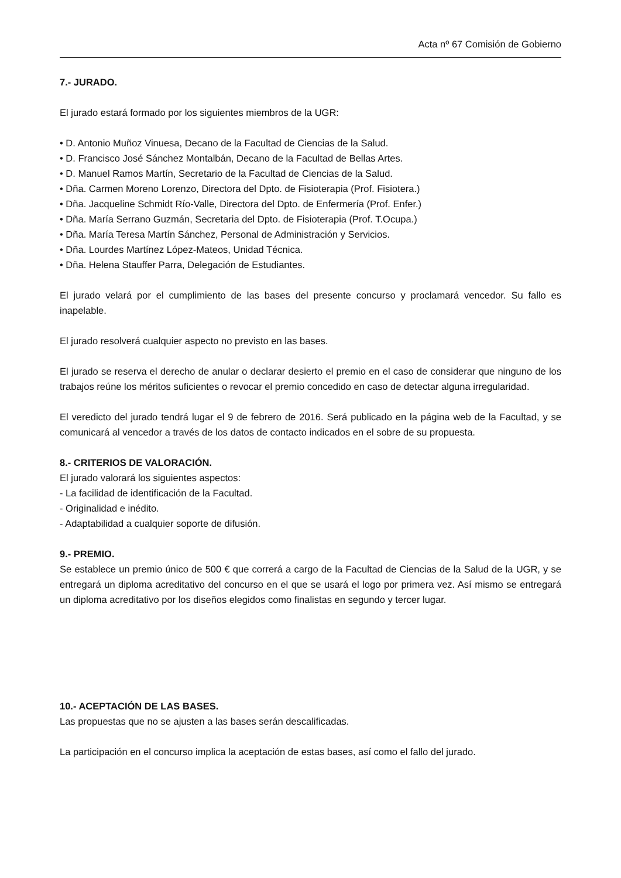Acta nº 67 Comisión de Gobierno
7.- JURADO.
El jurado estará formado por los siguientes miembros de la UGR:
• D. Antonio Muñoz Vinuesa, Decano de la Facultad de Ciencias de la Salud.
• D. Francisco José Sánchez Montalbán, Decano de la Facultad de Bellas Artes.
• D. Manuel Ramos Martín, Secretario de la Facultad de Ciencias de la Salud.
• Dña. Carmen Moreno Lorenzo, Directora del Dpto. de Fisioterapia (Prof. Fisiotera.)
• Dña. Jacqueline Schmidt Río-Valle, Directora del Dpto. de Enfermería (Prof. Enfer.)
• Dña. María Serrano Guzmán, Secretaria del Dpto. de Fisioterapia (Prof. T.Ocupa.)
• Dña. María Teresa Martín Sánchez, Personal de Administración y Servicios.
• Dña. Lourdes Martínez López-Mateos, Unidad Técnica.
• Dña. Helena Stauffer Parra, Delegación de Estudiantes.
El jurado velará por el cumplimiento de las bases del presente concurso y proclamará vencedor. Su fallo es inapelable.
El jurado resolverá cualquier aspecto no previsto en las bases.
El jurado se reserva el derecho de anular o declarar desierto el premio en el caso de considerar que ninguno de los trabajos reúne los méritos suficientes o revocar el premio concedido en caso de detectar alguna irregularidad.
El veredicto del jurado tendrá lugar el 9 de febrero de 2016. Será publicado en la página web de la Facultad, y se comunicará al vencedor a través de los datos de contacto indicados en el sobre de su propuesta.
8.- CRITERIOS DE VALORACIÓN.
El jurado valorará los siguientes aspectos:
- La facilidad de identificación de la Facultad.
- Originalidad e inédito.
- Adaptabilidad a cualquier soporte de difusión.
9.- PREMIO.
Se establece un premio único de 500 € que correrá a cargo de la Facultad de Ciencias de la Salud de la UGR, y se entregará un diploma acreditativo del concurso en el que se usará el logo por primera vez. Así mismo se entregará un diploma acreditativo por los diseños elegidos como finalistas en segundo y tercer lugar.
10.- ACEPTACIÓN DE LAS BASES.
Las propuestas que no se ajusten a las bases serán descalificadas.
La participación en el concurso implica la aceptación de estas bases, así como el fallo del jurado.